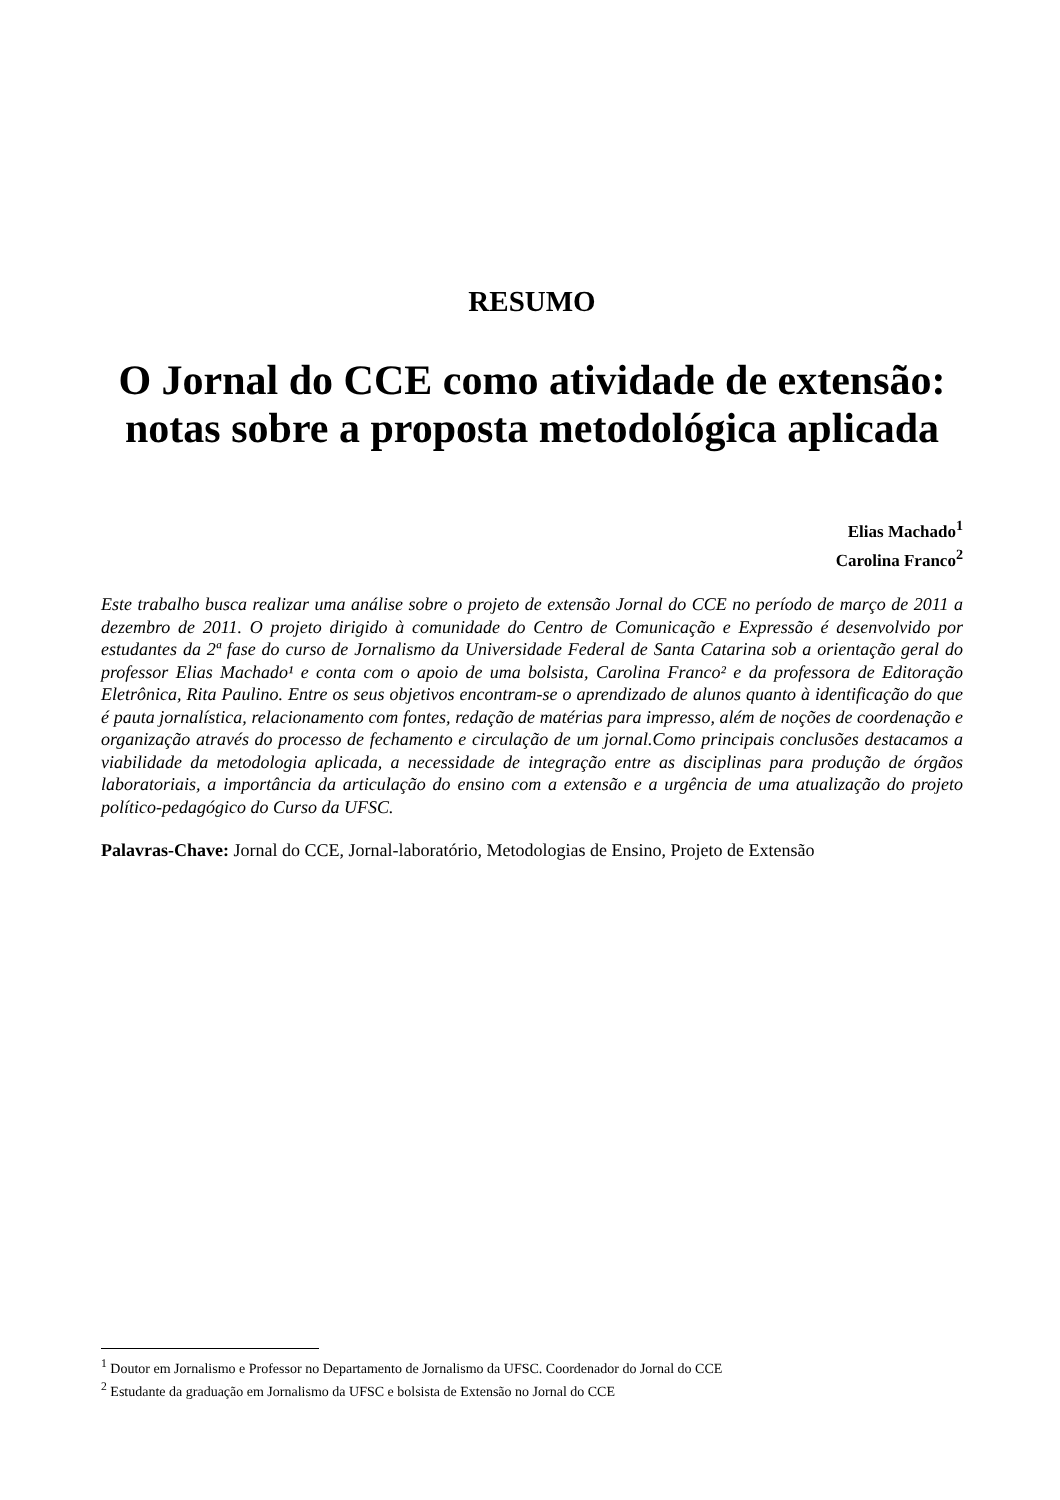RESUMO
O Jornal do CCE como atividade de extensão: notas sobre a proposta metodológica aplicada
Elias Machado<sup>1</sup>
Carolina Franco<sup>2</sup>
Este trabalho busca realizar uma análise sobre o projeto de extensão Jornal do CCE no período de março de 2011 a dezembro de 2011. O projeto dirigido à comunidade do Centro de Comunicação e Expressão é desenvolvido por estudantes da 2ª fase do curso de Jornalismo da Universidade Federal de Santa Catarina sob a orientação geral do professor Elias Machado¹ e conta com o apoio de uma bolsista, Carolina Franco² e da professora de Editoração Eletrônica, Rita Paulino. Entre os seus objetivos encontram-se o aprendizado de alunos quanto à identificação do que é pauta jornalística, relacionamento com fontes, redação de matérias para impresso, além de noções de coordenação e organização através do processo de fechamento e circulação de um jornal.Como principais conclusões destacamos a viabilidade da metodologia aplicada, a necessidade de integração entre as disciplinas para produção de órgãos laboratoriais, a importância da articulação do ensino com a extensão e a urgência de uma atualização do projeto político-pedagógico do Curso da UFSC.
Palavras-Chave: Jornal do CCE, Jornal-laboratório, Metodologias de Ensino, Projeto de Extensão
<sup>1</sup> Doutor em Jornalismo e Professor no Departamento de Jornalismo da UFSC. Coordenador do Jornal do CCE
<sup>2</sup> Estudante da graduação em Jornalismo da UFSC e bolsista de Extensão no Jornal do CCE